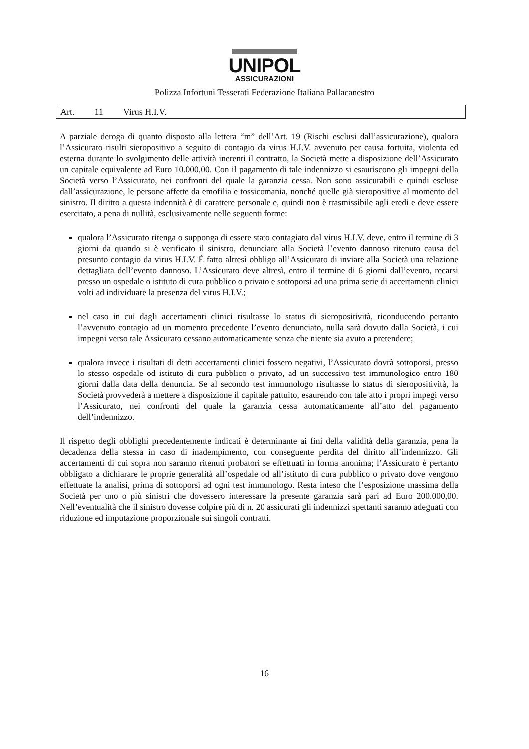UNIPOL
ASSICURAZIONI
Polizza Infortuni Tesserati Federazione Italiana Pallacanestro
Art. 11 Virus H.I.V.
A parziale deroga di quanto disposto alla lettera “m” dell’Art. 19 (Rischi esclusi dall’assicurazione), qualora l’Assicurato risulti sieropositivo a seguito di contagio da virus H.I.V. avvenuto per causa fortuita, violenta ed esterna durante lo svolgimento delle attività inerenti il contratto, la Società mette a disposizione dell’Assicurato un capitale equivalente ad Euro 10.000,00. Con il pagamento di tale indennizzo si esauriscono gli impegni della Società verso l’Assicurato, nei confronti del quale la garanzia cessa. Non sono assicurabili e quindi escluse dall’assicurazione, le persone affette da emofilia e tossicomania, nonché quelle già sieropositive al momento del sinistro. Il diritto a questa indennità è di carattere personale e, quindi non è trasmissibile agli eredi e deve essere esercitato, a pena di nullità, esclusivamente nelle seguenti forme:
qualora l’Assicurato ritenga o supponga di essere stato contagiato dal virus H.I.V. deve, entro il termine di 3 giorni da quando si è verificato il sinistro, denunciare alla Società l’evento dannoso ritenuto causa del presunto contagio da virus H.I.V. È fatto altresì obbligo all’Assicurato di inviare alla Società una relazione dettagliata dell’evento dannoso. L’Assicurato deve altresì, entro il termine di 6 giorni dall’evento, recarsi presso un ospedale o istituto di cura pubblico o privato e sottoporsi ad una prima serie di accertamenti clinici volti ad individuare la presenza del virus H.I.V.;
nel caso in cui dagli accertamenti clinici risultasse lo status di sieropositività, riconducendo pertanto l’avvenuto contagio ad un momento precedente l’evento denunciato, nulla sarà dovuto dalla Società, i cui impegni verso tale Assicurato cessano automaticamente senza che niente sia avuto a pretendere;
qualora invece i risultati di detti accertamenti clinici fossero negativi, l’Assicurato dovrà sottoporsi, presso lo stesso ospedale od istituto di cura pubblico o privato, ad un successivo test immunologico entro 180 giorni dalla data della denuncia. Se al secondo test immunologo risultasse lo status di sieropositività, la Società provvederà a mettere a disposizione il capitale pattuito, esaurendo con tale atto i propri impegi verso l’Assicurato, nei confronti del quale la garanzia cessa automaticamente all’atto del pagamento dell’indennizzo.
Il rispetto degli obblighi precedentemente indicati è determinante ai fini della validità della garanzia, pena la decadenza della stessa in caso di inadempimento, con conseguente perdita del diritto all’indennizzo. Gli accertamenti di cui sopra non saranno ritenuti probatori se effettuati in forma anonima; l’Assicurato è pertanto obbligato a dichiarare le proprie generalità all’ospedale od all’istituto di cura pubblico o privato dove vengono effettuate la analisi, prima di sottoporsi ad ogni test immunologo. Resta inteso che l’esposizione massima della Società per uno o più sinistri che dovessero interessare la presente garanzia sarà pari ad Euro 200.000,00. Nell’eventualità che il sinistro dovesse colpire più di n. 20 assicurati gli indennizzi spettanti saranno adeguati con riduzione ed imputazione proporzionale sui singoli contratti.
16